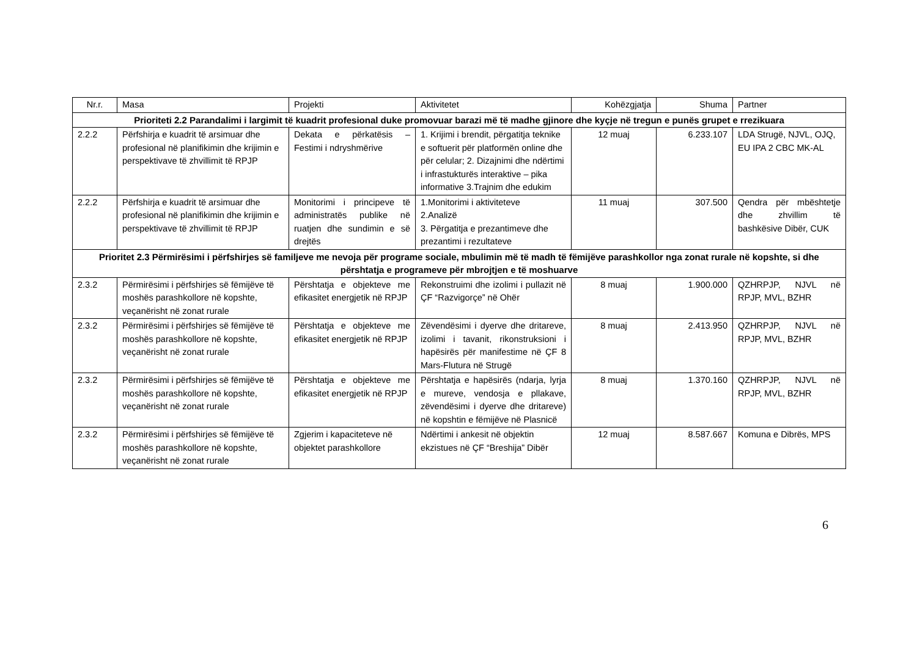| Nr.r. | Masa | Projekti | Aktivitetet | Kohëzgjatja | Shuma | Partner |
| --- | --- | --- | --- | --- | --- | --- |
| Prioriteti 2.2 Parandalimi i largimit të kuadrit profesional duke promovuar barazi më të madhe gjinore dhe kyçje në tregun e punës grupet e rrezikuara | | | | | | |
| 2.2.2 | Përfshirja e kuadrit të arsimuar dhe profesional në planifikimin dhe krijimin e perspektivave të zhvillimit të RPJP | Dekata e përkatësis – Festimi i ndryshmërive | 1. Krijimi i brendit, përgatitja teknike e softuerit për platformën online dhe për celular; 2. Dizajnimi dhe ndërtimi i infrastukturës interaktive – pika informative 3.Trajnim dhe edukim | 12 muaj | 6.233.107 | LDA Strugë, NJVL, OJQ, EU IPA 2 CBC MK-AL |
| 2.2.2 | Përfshirja e kuadrit të arsimuar dhe profesional në planifikimin dhe krijimin e perspektivave të zhvillimit të RPJP | Monitorimi i principeve të administratës publike në ruatjen dhe sundimin e së drejtës | 1.Monitorimi i aktiviteteve 2.Analizë 3. Përgatitja e prezantimeve dhe prezantimi i rezultateve | 11 muaj | 307.500 | Qendra për mbështetje dhe zhvillim të bashkësive Dibër, CUK |
| Prioritet 2.3 Përmirësimi i përfshirjes së familjeve me nevoja për programe sociale, mbulimin më të madh të fëmijëve parashkollor nga zonat rurale në kopshte, si dhe përshtatja e programeve për mbrojtjen e të moshuarve | | | | | | |
| 2.3.2 | Përmirësimi i përfshirjes së fëmijëve të moshës parashkollore në kopshte, veçanërisht në zonat rurale | Përshtatja e objekteve me efikasitet energjetik në RPJP | Rekonstruimi dhe izolimi i pullazit në ÇF “Razvigorçe” në Ohër | 8 muaj | 1.900.000 | QZHRPJP, NJVL në RPJP, MVL, BZHR |
| 2.3.2 | Përmirësimi i përfshirjes së fëmijëve të moshës parashkollore në kopshte, veçanërisht në zonat rurale | Përshtatja e objekteve me efikasitet energjetik në RPJP | Zëvendësimi i dyerve dhe dritareve, izolimi i tavanit, rikonstruksioni i hapësirës për manifestime në ÇF 8 Mars-Flutura në Strugë | 8 muaj | 2.413.950 | QZHRPJP, NJVL në RPJP, MVL, BZHR |
| 2.3.2 | Përmirësimi i përfshirjes së fëmijëve të moshës parashkollore në kopshte, veçanërisht në zonat rurale | Përshtatja e objekteve me efikasitet energjetik në RPJP | Përshtatja e hapësirës (ndarja, lyrja e mureve, vendosja e pllakave, zëvendësimi i dyerve dhe dritareve) në kopshtin e fëmijëve në Plasnicë | 8 muaj | 1.370.160 | QZHRPJP, NJVL në RPJP, MVL, BZHR |
| 2.3.2 | Përmirësimi i përfshirjes së fëmijëve të moshës parashkollore në kopshte, veçanërisht në zonat rurale | Zgjerim i kapaciteteve në objektet parashkollore | Ndërtimi i ankesit në objektin ekzistues në ÇF “Breshija” Dibër | 12 muaj | 8.587.667 | Komuna e Dibrës, MPS |
6